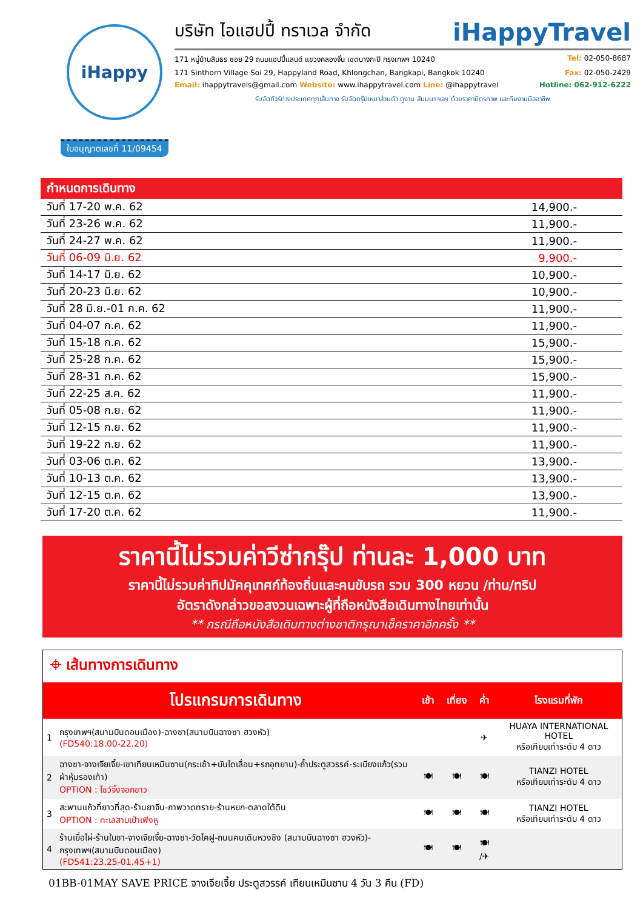iHappy
บริษัท ไอแฮปปี้ ทราเวล จำกัด iHappyTravel
171 หมู่บ้านสินธร ซอย 29 ถนนแฮปปี้แลนด์ แขวงคลองจั่น เขตบางกะปิ กรุงเทพฯ 10240 Tel: 02-050-8687
171 Sinthorn Village Soi 29, Happyland Road, Khlongchan, Bangkapi, Bangkok 10240 Fax: 02-050-2429
Email: ihappytravels@gmail.com Website: www.ihappytravel.com Line: @ihappytravel Hotline: 062-912-6222
รับจัดทัวร์ต่างประเทศทุกเส้นทาง รับจัดกรุ๊ปเหมาส่วนตัว ดูงาน สัมมนา ฯลฯ ด้วยราคามิตรภาพ และทีมงานมืออาชีพ
ใบอนุญาตเลขที่ 11/09454
| กำหนดการเดินทาง | |
| --- | --- |
| วันที่ 17-20 พ.ค. 62 | 14,900.- |
| วันที่ 23-26 พ.ค. 62 | 11,900.- |
| วันที่ 24-27 พ.ค. 62 | 11,900.- |
| วันที่ 06-09 มิ.ย. 62 | 9,900.- |
| วันที่ 14-17 มิ.ย. 62 | 10,900.- |
| วันที่ 20-23 มิ.ย. 62 | 10,900.- |
| วันที่ 28 มิ.ย.-01 ก.ค. 62 | 11,900.- |
| วันที่ 04-07 ก.ค. 62 | 11,900.- |
| วันที่ 15-18 ก.ค. 62 | 15,900.- |
| วันที่ 25-28 ก.ค. 62 | 15,900.- |
| วันที่ 28-31 ก.ค. 62 | 15,900.- |
| วันที่ 22-25 ส.ค. 62 | 11,900.- |
| วันที่ 05-08 ก.ย. 62 | 11,900.- |
| วันที่ 12-15 ก.ย. 62 | 11,900.- |
| วันที่ 19-22 ก.ย. 62 | 11,900.- |
| วันที่ 03-06 ต.ค. 62 | 13,900.- |
| วันที่ 10-13 ต.ค. 62 | 13,900.- |
| วันที่ 12-15 ต.ค. 62 | 13,900.- |
| วันที่ 17-20 ต.ค. 62 | 11,900.- |
ราคานี้ไม่รวมค่าวีซ่ากรุ๊ป ท่านละ 1,000 บาท
ราคานี้ไม่รวมค่าทิปมัคคุเทศก์ท้องถิ่นและคนขับรถ รวม 300 หยวน /ท่าน/ทริป
อัตราดังกล่าวขอสงวนเฉพาะผู้ที่ถือหนังสือเดินทางไทยเท่านั้น
** กรณีถือหนังสือเดินทางต่างชาติกรุณาเช็คราคาอีกครั้ง **
⌖ เส้นทางการเดินทาง
| | โปรแกรมการเดินทาง | เช้า | เที่ยง | ค่ำ | โรงแรมที่พัก |
| --- | --- | --- | --- | --- | --- |
| 1 | กรุงเทพฯ(สนามบินดอนเมือง)-ฉางซา(สนามบินฉางซา ฮวงหัว) (FD540:18.00-22.20) | | | ✈ | HUAYA INTERNATIONAL HOTEL หรือเทียบเท่าระดับ 4 ดาว |
| 2 | ฉางซา-จางเจียเจี้ย-เขาเทียนเหมินซาน(กระเช้า+บันไดเลื่อน+รถอุทยาน)-ถ้ำประตูสวรรค์-ระเบียงแก้ว(รวมผ้าหุ้มรองเท้า) OPTION : โชว์จิ้งจอกขาว | 🍽 | 🍽 | 🍽 | TIANZI HOTEL หรือเทียบเท่าระดับ 4 ดาว |
| 3 | สะพานแก้วที่ยาวที่สุด-ร้านยาจีน-ภาพวาดทราย-ร้านหยก-ตลาดใต้ดิน OPTION : ทะเลสาบเป่าเฟิงหู | 🍽 | 🍽 | 🍽 | TIANZI HOTEL หรือเทียบเท่าระดับ 4 ดาว |
| 4 | ร้านเยื่อไผ่-ร้านใบชา-จางเจียเจี้ย-ฉางซา-วัดไคฝู-ถนนคนเดินหวงชิง (สนามบินฉางซา ฮวงหัว)-กรุงเทพฯ(สนามบินดอนเมือง) (FD541:23.25-01.45+1) | 🍽 | 🍽 | 🍽 /✈ | |
01BB-01MAY SAVE PRICE จางเจียเจี้ย ประตูสวรรค์ เทียนเหมินซาน 4 วัน 3 คืน (FD)